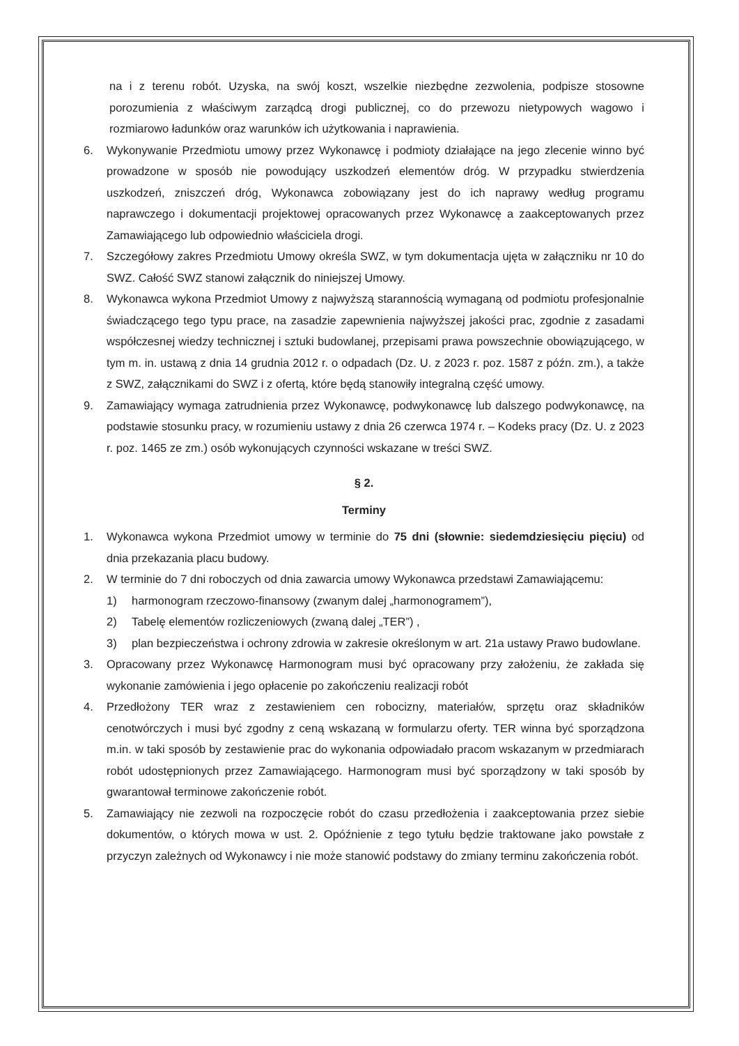na i z terenu robót. Uzyska, na swój koszt, wszelkie niezbędne zezwolenia, podpisze stosowne porozumienia z właściwym zarządcą drogi publicznej, co do przewozu nietypowych wagowo i rozmiarowo ładunków oraz warunków ich użytkowania i naprawienia.
6. Wykonywanie Przedmiotu umowy przez Wykonawcę i podmioty działające na jego zlecenie winno być prowadzone w sposób nie powodujący uszkodzeń elementów dróg. W przypadku stwierdzenia uszkodzeń, zniszczeń dróg, Wykonawca zobowiązany jest do ich naprawy według programu naprawczego i dokumentacji projektowej opracowanych przez Wykonawcę a zaakceptowanych przez Zamawiającego lub odpowiednio właściciela drogi.
7. Szczegółowy zakres Przedmiotu Umowy określa SWZ, w tym dokumentacja ujęta w załączniku nr 10 do SWZ. Całość SWZ stanowi załącznik do niniejszej Umowy.
8. Wykonawca wykona Przedmiot Umowy z najwyższą starannością wymaganą od podmiotu profesjonalnie świadczącego tego typu prace, na zasadzie zapewnienia najwyższej jakości prac, zgodnie z zasadami współczesnej wiedzy technicznej i sztuki budowlanej, przepisami prawa powszechnie obowiązującego, w tym m. in. ustawą z dnia 14 grudnia 2012 r. o odpadach (Dz. U. z 2023 r. poz. 1587 z późn. zm.), a także z SWZ, załącznikami do SWZ i z ofertą, które będą stanowiły integralną część umowy.
9. Zamawiający wymaga zatrudnienia przez Wykonawcę, podwykonawcę lub dalszego podwykonawcę, na podstawie stosunku pracy, w rozumieniu ustawy z dnia 26 czerwca 1974 r. – Kodeks pracy (Dz. U. z 2023 r. poz. 1465 ze zm.) osób wykonujących czynności wskazane w treści SWZ.
§ 2.
Terminy
1. Wykonawca wykona Przedmiot umowy w terminie do 75 dni (słownie: siedemdziesięciu pięciu) od dnia przekazania placu budowy.
2. W terminie do 7 dni roboczych od dnia zawarcia umowy Wykonawca przedstawi Zamawiającemu:
1) harmonogram rzeczowo-finansowy (zwanym dalej „harmonogramem”),
2) Tabelę elementów rozliczeniowych (zwaną dalej „TER”) ,
3) plan bezpieczeństwa i ochrony zdrowia w zakresie określonym w art. 21a ustawy Prawo budowlane.
3. Opracowany przez Wykonawcę Harmonogram musi być opracowany przy założeniu, że zakłada się wykonanie zamówienia i jego opłacenie po zakończeniu realizacji robót
4. Przedłożony TER wraz z zestawieniem cen robocizny, materiałów, sprzętu oraz składników cenotwórczych i musi być zgodny z ceną wskazaną w formularzu oferty. TER winna być sporządzona m.in. w taki sposób by zestawienie prac do wykonania odpowiadało pracom wskazanym w przedmiarach robót udostępnionych przez Zamawiającego. Harmonogram musi być sporządzony w taki sposób by gwarantował terminowe zakończenie robót.
5. Zamawiający nie zezwoli na rozpoczęcie robót do czasu przedłożenia i zaakceptowania przez siebie dokumentów, o których mowa w ust. 2. Opóźnienie z tego tytułu będzie traktowane jako powstałe z przyczyn zależnych od Wykonawcy i nie może stanowić podstawy do zmiany terminu zakończenia robót.